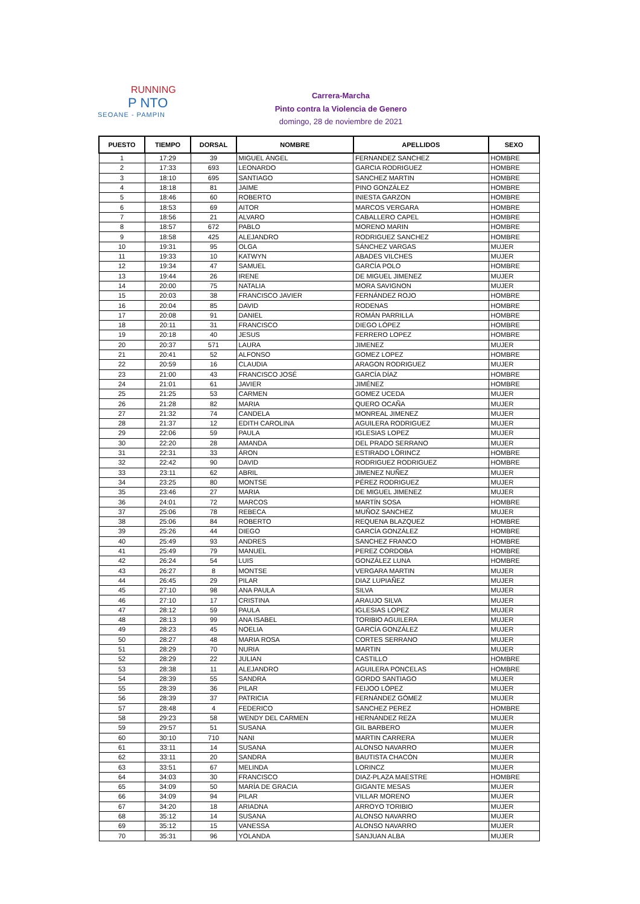RUNNING
P NTO
SEOANE - PAMPIN
Carrera-Marcha
Pinto contra la Violencia de Genero
domingo, 28 de noviembre de 2021
| PUESTO | TIEMPO | DORSAL | NOMBRE | APELLIDOS | SEXO |
| --- | --- | --- | --- | --- | --- |
| 1 | 17:29 | 39 | MIGUEL ÁNGEL | FERNANDEZ SANCHEZ | HOMBRE |
| 2 | 17:33 | 693 | LEONARDO | GARCIA RODRIGUEZ | HOMBRE |
| 3 | 18:10 | 695 | SANTIAGO | SANCHEZ MARTIN | HOMBRE |
| 4 | 18:18 | 81 | JAIME | PINO GONZÁLEZ | HOMBRE |
| 5 | 18:46 | 60 | ROBERTO | INIESTA GARZON | HOMBRE |
| 6 | 18:53 | 69 | AITOR | MARCOS VERGARA | HOMBRE |
| 7 | 18:56 | 21 | ALVARO | CABALLERO CAPEL | HOMBRE |
| 8 | 18:57 | 672 | PABLO | MORENO MARIN | HOMBRE |
| 9 | 18:58 | 425 | ALEJANDRO | RODRIGUEZ SANCHEZ | HOMBRE |
| 10 | 19:31 | 95 | OLGA | SÁNCHEZ VARGAS | MUJER |
| 11 | 19:33 | 10 | KATWYN | ABADES VILCHES | MUJER |
| 12 | 19:34 | 47 | SAMUEL | GARCÍA POLO | HOMBRE |
| 13 | 19:44 | 26 | IRENE | DE MIGUEL JIMENEZ | MUJER |
| 14 | 20:00 | 75 | NATALIA | MORA SAVIGNON | MUJER |
| 15 | 20:03 | 38 | FRANCISCO JAVIER | FERNÁNDEZ ROJO | HOMBRE |
| 16 | 20:04 | 85 | DAVID | RODENAS | HOMBRE |
| 17 | 20:08 | 91 | DANIEL | ROMÁN PARRILLA | HOMBRE |
| 18 | 20:11 | 31 | FRANCISCO | DIEGO LÓPEZ | HOMBRE |
| 19 | 20:18 | 40 | JESUS | FERRERO LOPEZ | HOMBRE |
| 20 | 20:37 | 571 | LAURA | JIMENEZ | MUJER |
| 21 | 20:41 | 52 | ALFONSO | GOMEZ LOPEZ | HOMBRE |
| 22 | 20:59 | 16 | CLAUDIA | ARAGON RODRIGUEZ | MUJER |
| 23 | 21:00 | 43 | FRANCISCO JOSÉ | GARCÍA DÍAZ | HOMBRE |
| 24 | 21:01 | 61 | JAVIER | JIMÉNEZ | HOMBRE |
| 25 | 21:25 | 53 | CARMEN | GOMEZ UCEDA | MUJER |
| 26 | 21:28 | 82 | MARIA | QUERO OCAÑA | MUJER |
| 27 | 21:32 | 74 | CANDELA | MONREAL JIMENEZ | MUJER |
| 28 | 21:37 | 12 | EDITH CAROLINA | AGUILERA RODRIGUEZ | MUJER |
| 29 | 22:06 | 59 | PAULA | IGLESIAS LOPEZ | MUJER |
| 30 | 22:20 | 28 | AMANDA | DEL PRADO SERRANO | MUJER |
| 31 | 22:31 | 33 | ÁRON | ESTIRADO LÖRINCZ | HOMBRE |
| 32 | 22:42 | 90 | DAVID | RODRIGUEZ RODRIGUEZ | HOMBRE |
| 33 | 23:11 | 62 | ABRIL | JIMENEZ NUÑEZ | MUJER |
| 34 | 23:25 | 80 | MONTSE | PÉREZ RODRIGUEZ | MUJER |
| 35 | 23:46 | 27 | MARIA | DE MIGUEL JIMENEZ | MUJER |
| 36 | 24:01 | 72 | MARCOS | MARTÍN SOSA | HOMBRE |
| 37 | 25:06 | 78 | REBECA | MUÑOZ SANCHEZ | MUJER |
| 38 | 25:06 | 84 | ROBERTO | REQUENA BLAZQUEZ | HOMBRE |
| 39 | 25:26 | 44 | DIEGO | GARCÍA GONZÁLEZ | HOMBRE |
| 40 | 25:49 | 93 | ANDRES | SANCHEZ FRANCO | HOMBRE |
| 41 | 25:49 | 79 | MANUEL | PEREZ CORDOBA | HOMBRE |
| 42 | 26:24 | 54 | LUIS | GONZÁLEZ LUNA | HOMBRE |
| 43 | 26:27 | 8 | MONTSE | VERGARA MARTIN | MUJER |
| 44 | 26:45 | 29 | PILAR | DIAZ LUPIAÑEZ | MUJER |
| 45 | 27:10 | 98 | ANA PAULA | SILVA | MUJER |
| 46 | 27:10 | 17 | CRISTINA | ARAUJO SILVA | MUJER |
| 47 | 28:12 | 59 | PAULA | IGLESIAS LOPEZ | MUJER |
| 48 | 28:13 | 99 | ANA ISABEL | TORIBIO AGUILERA | MUJER |
| 49 | 28:23 | 45 | NOELIA | GARCÍA GONZÁLEZ | MUJER |
| 50 | 28:27 | 48 | MARIA ROSA | CORTES SERRANO | MUJER |
| 51 | 28:29 | 70 | NURIA | MARTIN | MUJER |
| 52 | 28:29 | 22 | JULIAN | CASTILLO | HOMBRE |
| 53 | 28:38 | 11 | ALEJANDRO | AGUILERA PONCELAS | HOMBRE |
| 54 | 28:39 | 55 | SANDRA | GORDO SANTIAGO | MUJER |
| 55 | 28:39 | 36 | PILAR | FEIJOO LÓPEZ | MUJER |
| 56 | 28:39 | 37 | PATRICIA | FERNÁNDEZ GÓMEZ | MUJER |
| 57 | 28:48 | 4 | FEDERICO | SANCHEZ PEREZ | HOMBRE |
| 58 | 29:23 | 58 | WENDY DEL CARMEN | HERNÁNDEZ REZA | MUJER |
| 59 | 29:57 | 51 | SUSANA | GIL BARBERO | MUJER |
| 60 | 30:10 | 710 | NANI | MARTIN CARRERA | MUJER |
| 61 | 33:11 | 14 | SUSANA | ALONSO NAVARRO | MUJER |
| 62 | 33:11 | 20 | SANDRA | BAUTISTA CHACÓN | MUJER |
| 63 | 33:51 | 67 | MELINDA | LORINCZ | MUJER |
| 64 | 34:03 | 30 | FRANCISCO | DIAZ-PLAZA MAESTRE | HOMBRE |
| 65 | 34:09 | 50 | MARÍA DE GRACIA | GIGANTE MESAS | MUJER |
| 66 | 34:09 | 94 | PILAR | VILLAR MORENO | MUJER |
| 67 | 34:20 | 18 | ARIADNA | ARROYO TORIBIO | MUJER |
| 68 | 35:12 | 14 | SUSANA | ALONSO NAVARRO | MUJER |
| 69 | 35:12 | 15 | VANESSA | ALONSO NAVARRO | MUJER |
| 70 | 35:31 | 96 | YOLANDA | SANJUAN ALBA | MUJER |